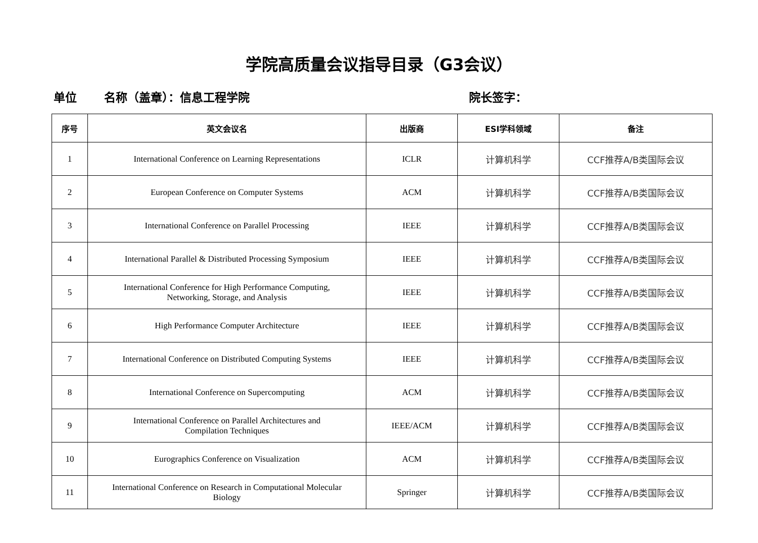学院高质量会议指导目录（G3会议）
单位 名称（盖章）：信息工程学院 院长签字：
| 序号 | 英文会议名 | 出版商 | ESI学科领域 | 备注 |
| --- | --- | --- | --- | --- |
| 1 | International Conference on Learning Representations | ICLR | 计算机科学 | CCF推荐A/B类国际会议 |
| 2 | European Conference on Computer Systems | ACM | 计算机科学 | CCF推荐A/B类国际会议 |
| 3 | International Conference on Parallel Processing | IEEE | 计算机科学 | CCF推荐A/B类国际会议 |
| 4 | International Parallel & Distributed Processing Symposium | IEEE | 计算机科学 | CCF推荐A/B类国际会议 |
| 5 | International Conference for High Performance Computing, Networking, Storage, and Analysis | IEEE | 计算机科学 | CCF推荐A/B类国际会议 |
| 6 | High Performance Computer Architecture | IEEE | 计算机科学 | CCF推荐A/B类国际会议 |
| 7 | International Conference on Distributed Computing Systems | IEEE | 计算机科学 | CCF推荐A/B类国际会议 |
| 8 | International Conference on Supercomputing | ACM | 计算机科学 | CCF推荐A/B类国际会议 |
| 9 | International Conference on Parallel Architectures and Compilation Techniques | IEEE/ACM | 计算机科学 | CCF推荐A/B类国际会议 |
| 10 | Eurographics Conference on Visualization | ACM | 计算机科学 | CCF推荐A/B类国际会议 |
| 11 | International Conference on Research in Computational Molecular Biology | Springer | 计算机科学 | CCF推荐A/B类国际会议 |